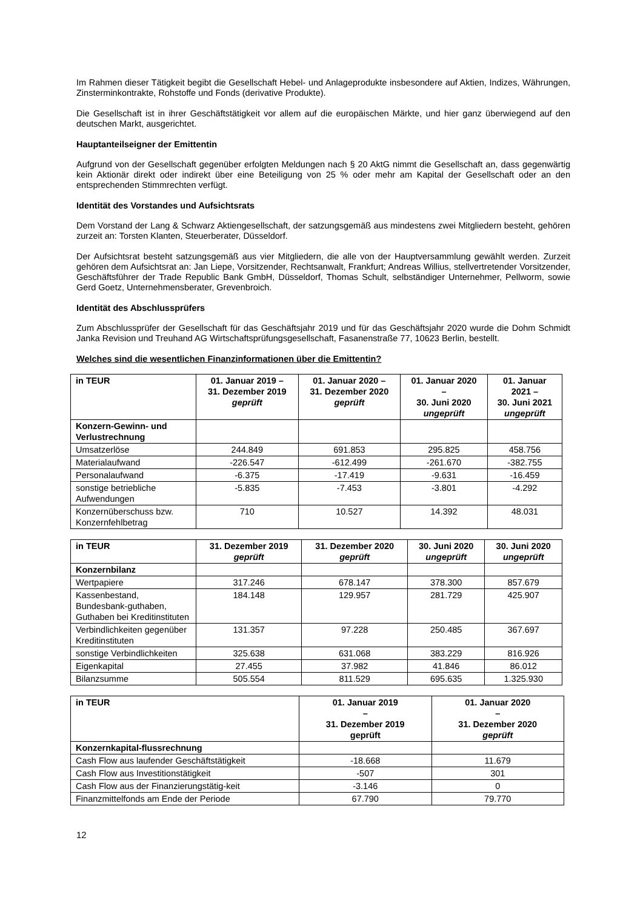Im Rahmen dieser Tätigkeit begibt die Gesellschaft Hebel- und Anlageprodukte insbesondere auf Aktien, Indizes, Währungen, Zinsterminkontrakte, Rohstoffe und Fonds (derivative Produkte).
Die Gesellschaft ist in ihrer Geschäftstätigkeit vor allem auf die europäischen Märkte, und hier ganz überwiegend auf den deutschen Markt, ausgerichtet.
Hauptanteilseigner der Emittentin
Aufgrund von der Gesellschaft gegenüber erfolgten Meldungen nach § 20 AktG nimmt die Gesellschaft an, dass gegenwärtig kein Aktionär direkt oder indirekt über eine Beteiligung von 25 % oder mehr am Kapital der Gesellschaft oder an den entsprechenden Stimmrechten verfügt.
Identität des Vorstandes und Aufsichtsrats
Dem Vorstand der Lang & Schwarz Aktiengesellschaft, der satzungsgemäß aus mindestens zwei Mitgliedern besteht, gehören zurzeit an: Torsten Klanten, Steuerberater, Düsseldorf.
Der Aufsichtsrat besteht satzungsgemäß aus vier Mitgliedern, die alle von der Hauptversammlung gewählt werden. Zurzeit gehören dem Aufsichtsrat an: Jan Liepe, Vorsitzender, Rechtsanwalt, Frankfurt; Andreas Willius, stellvertretender Vorsitzender, Geschäftsführer der Trade Republic Bank GmbH, Düsseldorf, Thomas Schult, selbständiger Unternehmer, Pellworm, sowie Gerd Goetz, Unternehmensberater, Grevenbroich.
Identität des Abschlussprüfers
Zum Abschlussprüfer der Gesellschaft für das Geschäftsjahr 2019 und für das Geschäftsjahr 2020 wurde die Dohm Schmidt Janka Revision und Treuhand AG Wirtschaftsprüfungsgesellschaft, Fasanenstraße 77, 10623 Berlin, bestellt.
Welches sind die wesentlichen Finanzinformationen über die Emittentin?
| in TEUR | 01. Januar 2019 – 31. Dezember 2019 geprüft | 01. Januar 2020 – 31. Dezember 2020 geprüft | 01. Januar 2020 – 30. Juni 2020 ungeprüft | 01. Januar 2021 – 30. Juni 2021 ungeprüft |
| --- | --- | --- | --- | --- |
| Konzern-Gewinn- und Verlustrechnung | | | | |
| Umsatzerlöse | 244.849 | 691.853 | 295.825 | 458.756 |
| Materialaufwand | -226.547 | -612.499 | -261.670 | -382.755 |
| Personalaufwand | -6.375 | -17.419 | -9.631 | -16.459 |
| sonstige betriebliche Aufwendungen | -5.835 | -7.453 | -3.801 | -4.292 |
| Konzernüberschuss bzw. Konzernfehlbetrag | 710 | 10.527 | 14.392 | 48.031 |
| in TEUR | 31. Dezember 2019 geprüft | 31. Dezember 2020 geprüft | 30. Juni 2020 ungeprüft | 30. Juni 2020 ungeprüft |
| --- | --- | --- | --- | --- |
| Konzernbilanz | | | | |
| Wertpapiere | 317.246 | 678.147 | 378.300 | 857.679 |
| Kassenbestand, Bundesbank-guthaben, Guthaben bei Kreditinstituten | 184.148 | 129.957 | 281.729 | 425.907 |
| Verbindlichkeiten gegenüber Kreditinstituten | 131.357 | 97.228 | 250.485 | 367.697 |
| sonstige Verbindlichkeiten | 325.638 | 631.068 | 383.229 | 816.926 |
| Eigenkapital | 27.455 | 37.982 | 41.846 | 86.012 |
| Bilanzsumme | 505.554 | 811.529 | 695.635 | 1.325.930 |
| in TEUR | 01. Januar 2019 – 31. Dezember 2019 geprüft | 01. Januar 2020 – 31. Dezember 2020 geprüft |
| --- | --- | --- |
| Konzernkapital-flussrechnung | | |
| Cash Flow aus laufender Geschäftstätigkeit | -18.668 | 11.679 |
| Cash Flow aus Investitionstätigkeit | -507 | 301 |
| Cash Flow aus der Finanzierungstätig-keit | -3.146 | 0 |
| Finanzmittelfonds am Ende der Periode | 67.790 | 79.770 |
12